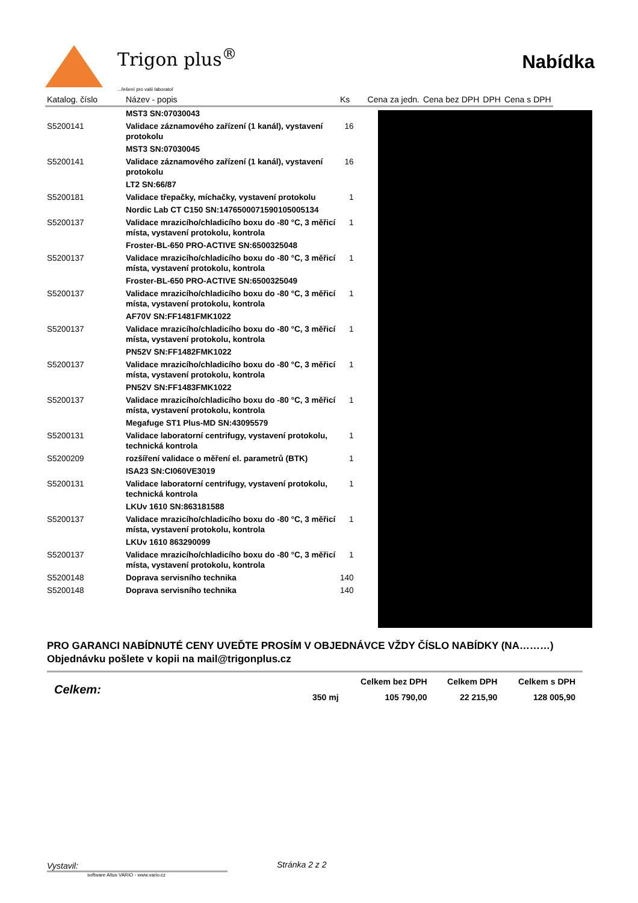Trigon plus<sup>®</sup>...řešení pro vaši laboratoř
Nabídka
| Katalog. číslo | Název - popis | Ks | Cena za jedn. | Cena bez DPH | DPH | Cena s DPH |
| --- | --- | --- | --- | --- | --- | --- |
| | MST3 SN:07030043 | | | | | |
| S5200141 | Validace záznamového zařízení (1 kanál), vystavení protokolu | 16 | | | | |
| | MST3 SN:07030045 | | | | | |
| S5200141 | Validace záznamového zařízení (1 kanál), vystavení protokolu | 16 | | | | |
| | LT2 SN:66/87 | | | | | |
| S5200181 | Validace třepačky, míchačky, vystavení protokolu | 1 | | | | |
| | Nordic Lab CT C150 SN:147650007159010500513​4 | | | | | |
| S5200137 | Validace mrazicího/chladicího boxu do -80 °C, 3 měřicí místa, vystavení protokolu, kontrola | 1 | | | | |
| | Froster-BL-650 PRO-ACTIVE SN:6500325048 | | | | | |
| S5200137 | Validace mrazicího/chladicího boxu do -80 °C, 3 měřicí místa, vystavení protokolu, kontrola | 1 | | | | |
| | Froster-BL-650 PRO-ACTIVE SN:6500325049 | | | | | |
| S5200137 | Validace mrazicího/chladicího boxu do -80 °C, 3 měřicí místa, vystavení protokolu, kontrola | 1 | | | | |
| | AF70V SN:FF1481FMK1022 | | | | | |
| S5200137 | Validace mrazicího/chladicího boxu do -80 °C, 3 měřicí místa, vystavení protokolu, kontrola | 1 | | | | |
| | PN52V SN:FF1482FMK1022 | | | | | |
| S5200137 | Validace mrazicího/chladicího boxu do -80 °C, 3 měřicí místa, vystavení protokolu, kontrola | 1 | | | | |
| | PN52V SN:FF1483FMK1022 | | | | | |
| S5200137 | Validace mrazicího/chladicího boxu do -80 °C, 3 měřicí místa, vystavení protokolu, kontrola | 1 | | | | |
| | Megafuge ST1 Plus-MD SN:43095579 | | | | | |
| S5200131 | Validace laboratorní centrifugy, vystavení protokolu, technická kontrola | 1 | | | | |
| S5200209 | rozšíření validace o měření el. parametrů (BTK) | 1 | | | | |
| | ISA23 SN:CI060VE3019 | | | | | |
| S5200131 | Validace laboratorní centrifugy, vystavení protokolu, technická kontrola | 1 | | | | |
| | LKUv 1610 SN:863181588 | | | | | |
| S5200137 | Validace mrazicího/chladicího boxu do -80 °C, 3 měřicí místa, vystavení protokolu, kontrola | 1 | | | | |
| | LKUv 1610 863290099 | | | | | |
| S5200137 | Validace mrazicího/chladicího boxu do -80 °C, 3 měřicí místa, vystavení protokolu, kontrola | 1 | | | | |
| S5200148 | Doprava servisního technika | 140 | | | | |
| S5200148 | Doprava servisního technika | 140 | | | | |
PRO GARANCI NABÍDNUTÉ CENY UVEĎTE PROSÍM V OBJEDNÁVCE VŽDY ČÍSLO NABÍDKY (NA………)
Objednávku pošlete v kopii na mail@trigonplus.cz
| Celkem: | | Celkem bez DPH | Celkem DPH | Celkem s DPH |
| | 350 mj | 105 790,00 | 22 215,90 | 128 005,90 |
Vystavil: Stránka 2 z 2
software Altus VARIO - www.vario.cz